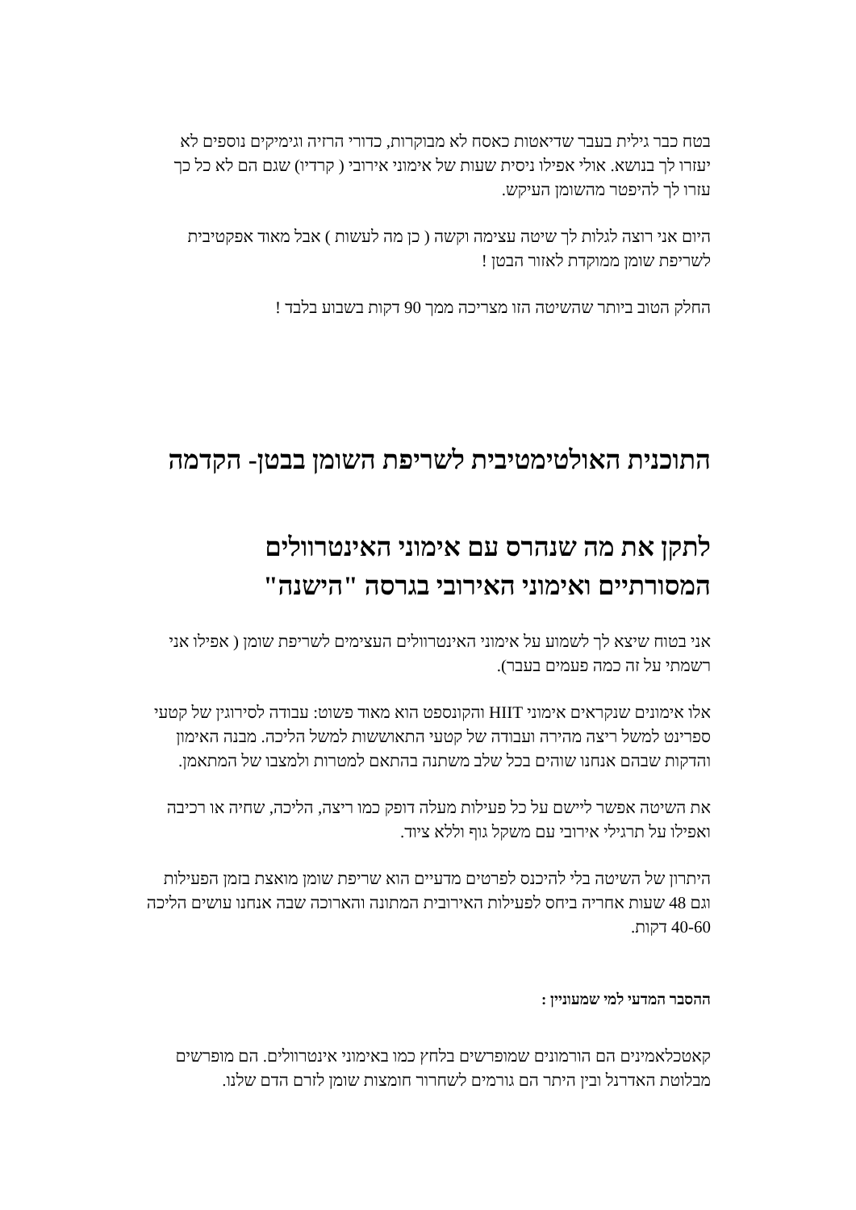בטח כבר גילית בעבר שדיאטות כאסח לא מבוקרות, כדורי הרזיה וגימיקים נוספים לא יעזרו לך בנושא. אולי אפילו ניסית שעות של אימוני אירובי ( קרדיו) שגם הם לא כל כך עזרו לך להיפטר מהשומן העיקש.
היום אני רוצה לגלות לך שיטה עצימה וקשה ( כן מה לעשות ) אבל מאוד אפקטיבית לשריפת שומן ממוקדת לאזור הבטן !
החלק הטוב ביותר שהשיטה הזו מצריכה ממך 90 דקות בשבוע בלבד !
התוכנית האולטימטיבית לשריפת השומן בבטן- הקדמה
לתקן את מה שנהרס עם אימוני האינטרוולים המסורתיים ואימוני האירובי בגרסה "הישנה"
אני בטוח שיצא לך לשמוע על אימוני האינטרוולים העצימים לשריפת שומן ( אפילו אני רשמתי על זה כמה פעמים בעבר).
אלו אימונים שנקראים אימוני HIIT והקונספט הוא מאוד פשוט: עבודה לסירוגין של קטעי ספרינט למשל ריצה מהירה ועבודה של קטעי התאוששות למשל הליכה. מבנה האימון והדקות שבהם אנחנו שוהים בכל שלב משתנה בהתאם למטרות ולמצבו של המתאמן.
את השיטה אפשר ליישם על כל פעילות מעלה דופק כמו ריצה, הליכה, שחיה או רכיבה ואפילו על תרגילי אירובי עם משקל גוף וללא ציוד.
היתרון של השיטה בלי להיכנס לפרטים מדעיים הוא שריפת שומן מואצת בזמן הפעילות וגם 48 שעות אחריה ביחס לפעילות האירובית המתונה והארוכה שבה אנחנו עושים הליכה 40-60 דקות.
ההסבר המדעי למי שמעוניין :
קאטכלאמינים הם הורמונים שמופרשים בלחץ כמו באימוני אינטרוולים. הם מופרשים מבלוטת האדרנל ובין היתר הם גורמים לשחרור חומצות שומן לזרם הדם שלנו.